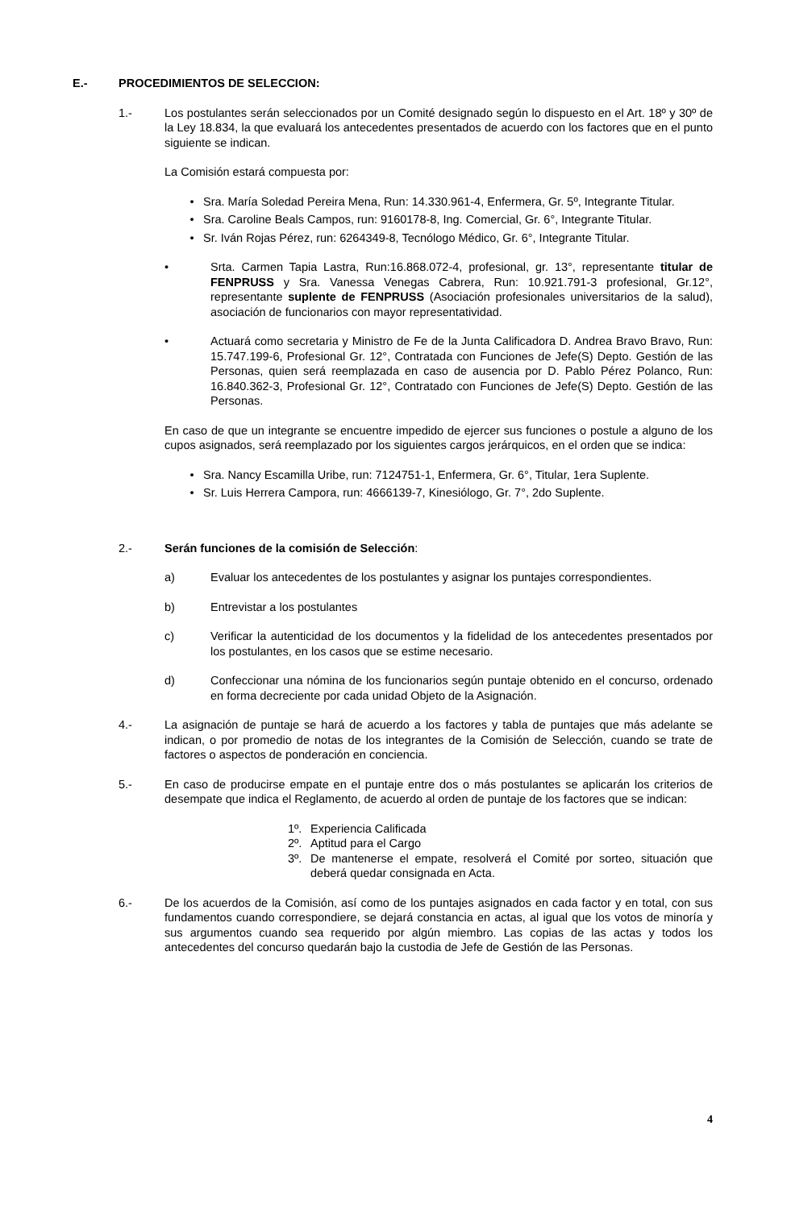E.- PROCEDIMIENTOS DE SELECCION:
1.- Los postulantes serán seleccionados por un Comité designado según lo dispuesto en el Art. 18º y 30º de la Ley 18.834, la que evaluará los antecedentes presentados de acuerdo con los factores que en el punto siguiente se indican.
La Comisión estará compuesta por:
• Sra. María Soledad Pereira Mena, Run: 14.330.961-4, Enfermera, Gr. 5º, Integrante Titular.
• Sra. Caroline Beals Campos, run: 9160178-8, Ing. Comercial, Gr. 6°, Integrante Titular.
• Sr. Iván Rojas Pérez, run: 6264349-8, Tecnólogo Médico, Gr. 6°, Integrante Titular.
• Srta. Carmen Tapia Lastra, Run:16.868.072-4, profesional, gr. 13°, representante titular de FENPRUSS y Sra. Vanessa Venegas Cabrera, Run: 10.921.791-3 profesional, Gr.12°, representante suplente de FENPRUSS (Asociación profesionales universitarios de la salud), asociación de funcionarios con mayor representatividad.
• Actuará como secretaria y Ministro de Fe de la Junta Calificadora D. Andrea Bravo Bravo, Run: 15.747.199-6, Profesional Gr. 12°, Contratada con Funciones de Jefe(S) Depto. Gestión de las Personas, quien será reemplazada en caso de ausencia por D. Pablo Pérez Polanco, Run: 16.840.362-3, Profesional Gr. 12°, Contratado con Funciones de Jefe(S) Depto. Gestión de las Personas.
En caso de que un integrante se encuentre impedido de ejercer sus funciones o postule a alguno de los cupos asignados, será reemplazado por los siguientes cargos jerárquicos, en el orden que se indica:
• Sra. Nancy Escamilla Uribe, run: 7124751-1, Enfermera, Gr. 6°, Titular, 1era Suplente.
• Sr. Luis Herrera Campora, run: 4666139-7, Kinesiólogo, Gr. 7°, 2do Suplente.
2.- Serán funciones de la comisión de Selección:
a) Evaluar los antecedentes de los postulantes y asignar los puntajes correspondientes.
b) Entrevistar a los postulantes
c) Verificar la autenticidad de los documentos y la fidelidad de los antecedentes presentados por los postulantes, en los casos que se estime necesario.
d) Confeccionar una nómina de los funcionarios según puntaje obtenido en el concurso, ordenado en forma decreciente por cada unidad Objeto de la Asignación.
4.- La asignación de puntaje se hará de acuerdo a los factores y tabla de puntajes que más adelante se indican, o por promedio de notas de los integrantes de la Comisión de Selección, cuando se trate de factores o aspectos de ponderación en conciencia.
5.- En caso de producirse empate en el puntaje entre dos o más postulantes se aplicarán los criterios de desempate que indica el Reglamento, de acuerdo al orden de puntaje de los factores que se indican:
1º. Experiencia Calificada
2º. Aptitud para el Cargo
3º. De mantenerse el empate, resolverá el Comité por sorteo, situación que deberá quedar consignada en Acta.
6.- De los acuerdos de la Comisión, así como de los puntajes asignados en cada factor y en total, con sus fundamentos cuando correspondiere, se dejará constancia en actas, al igual que los votos de minoría y sus argumentos cuando sea requerido por algún miembro. Las copias de las actas y todos los antecedentes del concurso quedarán bajo la custodia de Jefe de Gestión de las Personas.
4